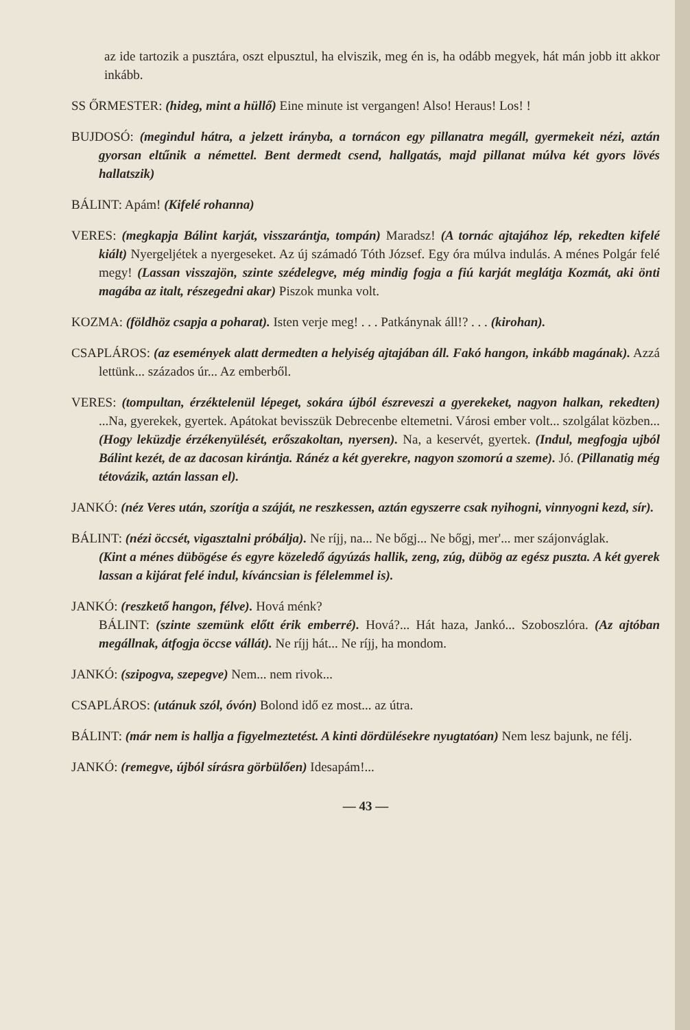az ide tartozik a pusztára, oszt elpusztul, ha elviszik, meg én is, ha odább megyek, hát mán jobb itt akkor inkább.
SS ŐRMESTER: (hideg, mint a hüllő) Eine minute ist vergangen! Also! Heraus! Los! !
BUJDOSÓ: (megindul hátra, a jelzett irányba, a tornácon egy pillanatra megáll, gyermekeit nézi, aztán gyorsan eltűnik a némettel. Bent dermedt csend, hallgatás, majd pillanat múlva két gyors lövés hallatszik)
BÁLINT: Apám! (Kifelé rohanna)
VERES: (megkapja Bálint karját, visszarántja, tompán) Maradsz! (A tornác ajtajához lép, rekedten kifelé kiált) Nyergeljétek a nyergeseket. Az új számadó Tóth József. Egy óra múlva indulás. A ménes Polgár felé megy! (Lassan visszajön, szinte szédelegve, még mindig fogja a fiú karját meglátja Kozmát, aki önti magába az italt, részegedni akar) Piszok munka volt.
KOZMA: (földhöz csapja a poharat). Isten verje meg! . . . Patkánynak áll!? . . . (kirohan).
CSAPLÁROS: (az események alatt dermedten a helyiség ajtajában áll. Fakó hangon, inkább magának). Azzá lettünk... százados úr... Az emberből.
VERES: (tompultan, érzéktelenül lépeget, sokára újból észreveszi a gyerekeket, nagyon halkan, rekedten) ...Na, gyerekek, gyertek. Apátokat bevisszük Debrecenbe eltemetni. Városi ember volt... szolgálat közben... (Hogy leküzdje érzékenyülését, erőszakoltan, nyersen). Na, a keservét, gyertek. (Indul, megfogja ujból Bálint kezét, de az dacosan kirántja. Ránéz a két gyerekre, nagyon szomorú a szeme). Jó. (Pillanatig még tétovázik, aztán lassan el).
JANKÓ: (néz Veres után, szorítja a száját, ne reszkessen, aztán egyszerre csak nyihogni, vinnyogni kezd, sír).
BÁLINT: (nézi öccsét, vigasztalni próbálja). Ne ríjj, na... Ne bőgj... Ne bőgj, mer'... mer szájonváglak.
(Kint a ménes dübögése és egyre közeledő ágyúzás hallik, zeng, zúg, dübög az egész puszta. A két gyerek lassan a kijárat felé indul, kíváncsian is félelemmel is).
JANKÓ: (reszkető hangon, félve). Hová ménk?
BÁLINT: (szinte szemünk előtt érik emberré). Hová?... Hát haza, Jankó... Szoboszlóra. (Az ajtóban megállnak, átfogja öccse vállát). Ne ríjj hát... Ne ríjj, ha mondom.
JANKÓ: (szipogva, szepegve) Nem... nem rivok...
CSAPLÁROS: (utánuk szól, óvón) Bolond idő ez most... az útra.
BÁLINT: (már nem is hallja a figyelmeztetést. A kinti dördülésekre nyugtatóan) Nem lesz bajunk, ne félj.
JANKÓ: (remegve, újból sírásra görbülően) Idesapám!...
— 43 —